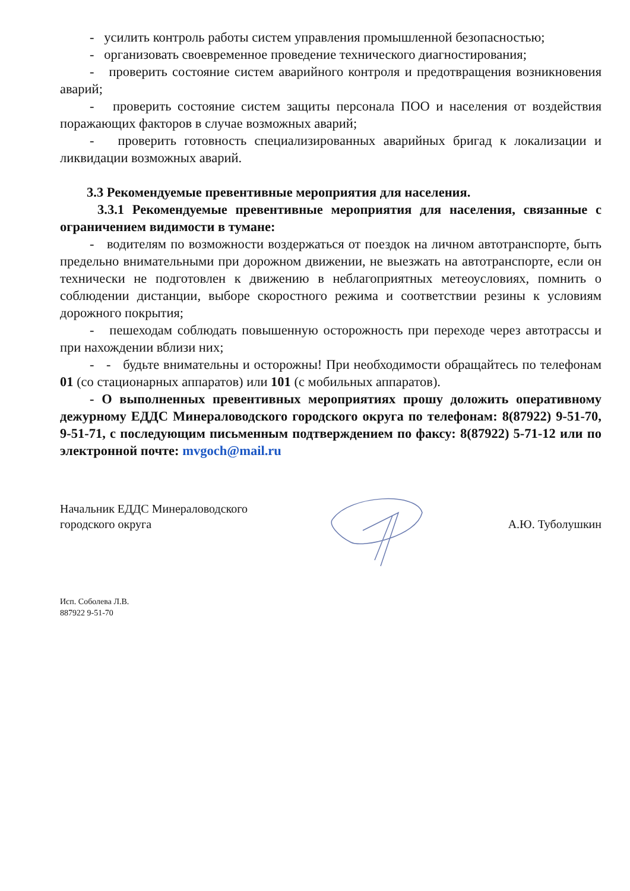- усилить контроль работы систем управления промышленной безопасностью;
- организовать своевременное проведение технического диагностирования;
- проверить состояние систем аварийного контроля и предотвращения возникновения аварий;
- проверить состояние систем защиты персонала ПОО и населения от воздействия поражающих факторов в случае возможных аварий;
- проверить готовность специализированных аварийных бригад к локализации и ликвидации возможных аварий.
3.3 Рекомендуемые превентивные мероприятия для населения.
3.3.1 Рекомендуемые превентивные мероприятия для населения, связанные с ограничением видимости в тумане:
- водителям по возможности воздержаться от поездок на личном автотранспорте, быть предельно внимательными при дорожном движении, не выезжать на автотранспорте, если он технически не подготовлен к движению в неблагоприятных метеоусловиях, помнить о соблюдении дистанции, выборе скоростного режима и соответствии резины к условиям дорожного покрытия;
- пешеходам соблюдать повышенную осторожность при переходе через автотрассы и при нахождении вблизи них;
- - будьте внимательны и осторожны! При необходимости обращайтесь по телефонам 01 (со стационарных аппаратов) или 101 (с мобильных аппаратов).
- О выполненных превентивных мероприятиях прошу доложить оперативному дежурному ЕДДС Минераловодского городского округа по телефонам: 8(87922) 9-51-70, 9-51-71, с последующим письменным подтверждением по факсу: 8(87922) 5-71-12 или по электронной почте: mvgoch@mail.ru
Начальник ЕДДС Минераловодского
городского округа
А.Ю. Туболушкин
Исп. Соболева Л.В.
887922 9-51-70